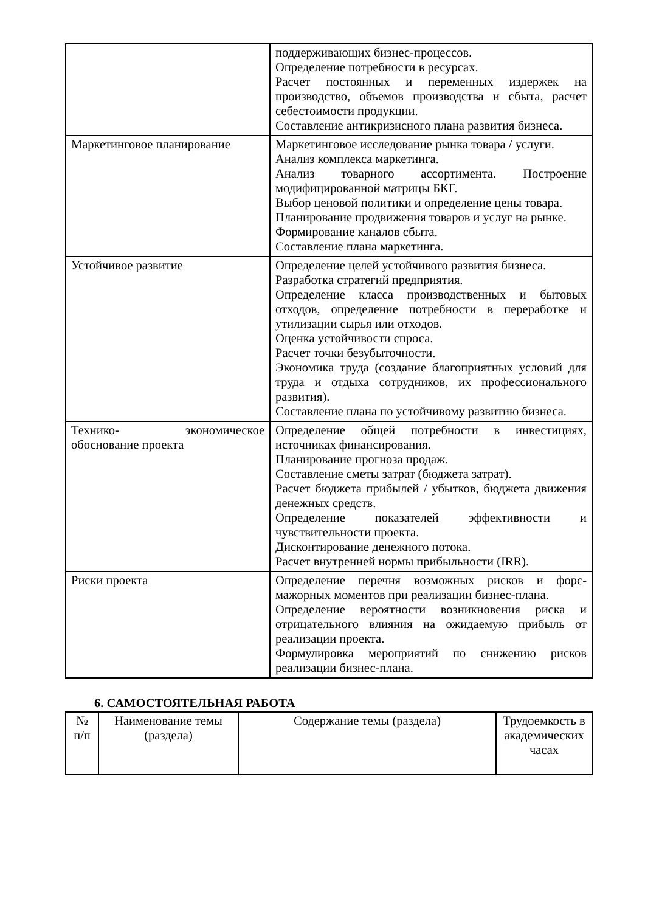| | поддерживающих бизнес-процессов. Определение потребности в ресурсах. Расчет постоянных и переменных издержек на производство, объемов производства и сбыта, расчет себестоимости продукции. Составление антикризисного плана развития бизнеса. |
| Маркетинговое планирование | Маркетинговое исследование рынка товара / услуги. Анализ комплекса маркетинга. Анализ товарного ассортимента. Построение модифицированной матрицы БКГ. Выбор ценовой политики и определение цены товара. Планирование продвижения товаров и услуг на рынке. Формирование каналов сбыта. Составление плана маркетинга. |
| Устойчивое развитие | Определение целей устойчивого развития бизнеса. Разработка стратегий предприятия. Определение класса производственных и бытовых отходов, определение потребности в переработке и утилизации сырья или отходов. Оценка устойчивости спроса. Расчет точки безубыточности. Экономика труда (создание благоприятных условий для труда и отдыха сотрудников, их профессионального развития). Составление плана по устойчивому развитию бизнеса. |
| Технико- экономическое обоснование проекта | Определение общей потребности в инвестициях, источниках финансирования. Планирование прогноза продаж. Составление сметы затрат (бюджета затрат). Расчет бюджета прибылей / убытков, бюджета движения денежных средств. Определение показателей эффективности и чувствительности проекта. Дисконтирование денежного потока. Расчет внутренней нормы прибыльности (IRR). |
| Риски проекта | Определение перечня возможных рисков и форс-мажорных моментов при реализации бизнес-плана. Определение вероятности возникновения риска и отрицательного влияния на ожидаемую прибыль от реализации проекта. Формулировка мероприятий по снижению рисков реализации бизнес-плана. |
6. САМОСТОЯТЕЛЬНАЯ РАБОТА
| № п/п | Наименование темы (раздела) | Содержание темы (раздела) | Трудоемкость в академических часах |
| --- | --- | --- | --- |